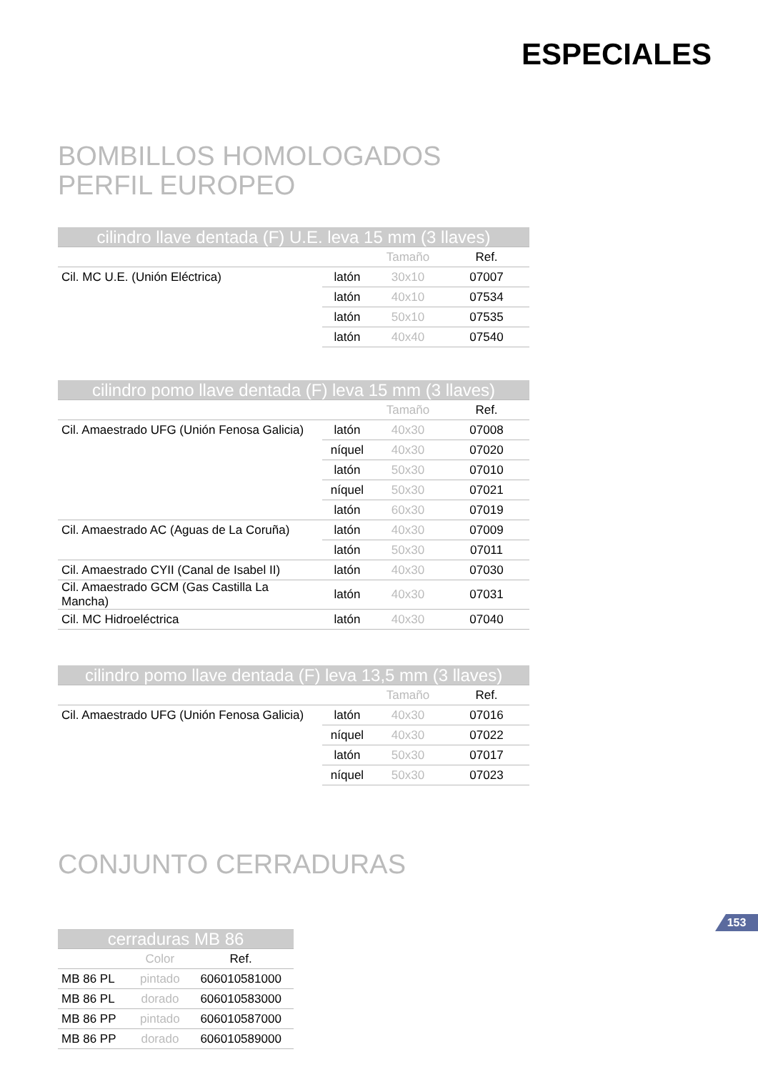ESPECIALES
BOMBILLOS HOMOLOGADOS
PERFIL EUROPEO
| cilindro llave dentada (F) U.E. leva 15 mm (3 llaves) | | | |
| --- | --- | --- | --- |
| | | Tamaño | Ref. |
| Cil. MC U.E. (Unión Eléctrica) | latón | 30x10 | 07007 |
| | latón | 40x10 | 07534 |
| | latón | 50x10 | 07535 |
| | latón | 40x40 | 07540 |
| cilindro pomo llave dentada (F) leva 15 mm (3 llaves) | | | |
| --- | --- | --- | --- |
| | | Tamaño | Ref. |
| Cil. Amaestrado UFG (Unión Fenosa Galicia) | latón | 40x30 | 07008 |
| | níquel | 40x30 | 07020 |
| | latón | 50x30 | 07010 |
| | níquel | 50x30 | 07021 |
| | latón | 60x30 | 07019 |
| Cil. Amaestrado AC (Aguas de La Coruña) | latón | 40x30 | 07009 |
| | latón | 50x30 | 07011 |
| Cil. Amaestrado CYII (Canal de Isabel II) | latón | 40x30 | 07030 |
| Cil. Amaestrado GCM (Gas Castilla La Mancha) | latón | 40x30 | 07031 |
| Cil. MC Hidroeléctrica | latón | 40x30 | 07040 |
| cilindro pomo llave dentada (F) leva 13,5 mm (3 llaves) | | | |
| --- | --- | --- | --- |
| | | Tamaño | Ref. |
| Cil. Amaestrado UFG (Unión Fenosa Galicia) | latón | 40x30 | 07016 |
| | níquel | 40x30 | 07022 |
| | latón | 50x30 | 07017 |
| | níquel | 50x30 | 07023 |
CONJUNTO CERRADURAS
| cerraduras MB 86 | | |
| --- | --- | --- |
| | Color | Ref. |
| MB 86 PL | pintado | 606010581000 |
| MB 86 PL | dorado | 606010583000 |
| MB 86 PP | pintado | 606010587000 |
| MB 86 PP | dorado | 606010589000 |
153